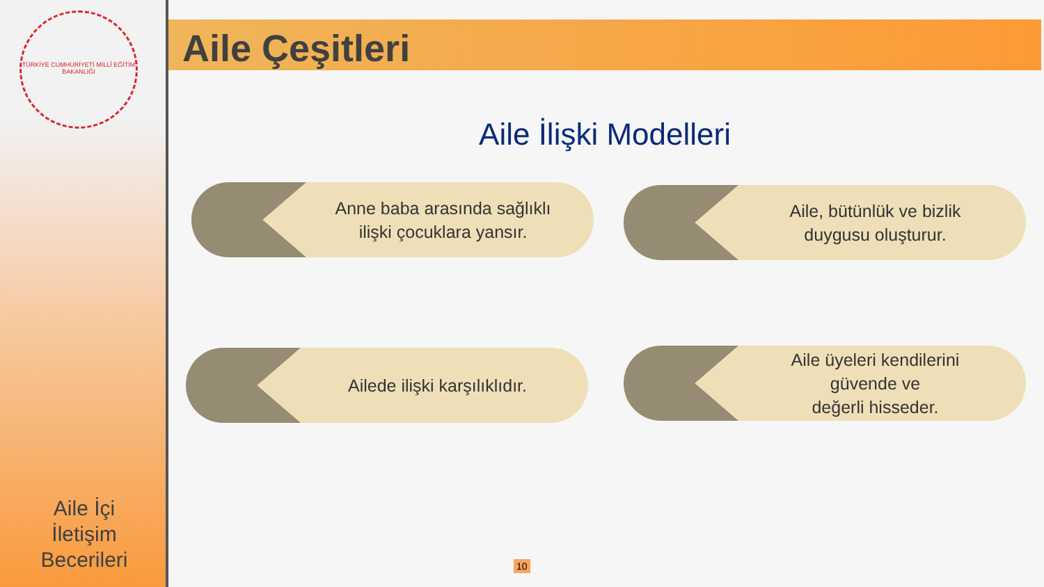TÜRKİYE CUMHURİYETİ MİLLÎ EĞİTİM BAKANLIĞI
Aile İçi
İletişim
Becerileri
Aile Çeşitleri
Aile İlişki Modelleri
Anne baba arasında sağlıklı
ilişki çocuklara yansır.
Aile, bütünlük ve bizlik
duygusu oluşturur.
Ailede ilişki karşılıklıdır.
Aile üyeleri kendilerini
güvende ve
değerli hisseder.
10